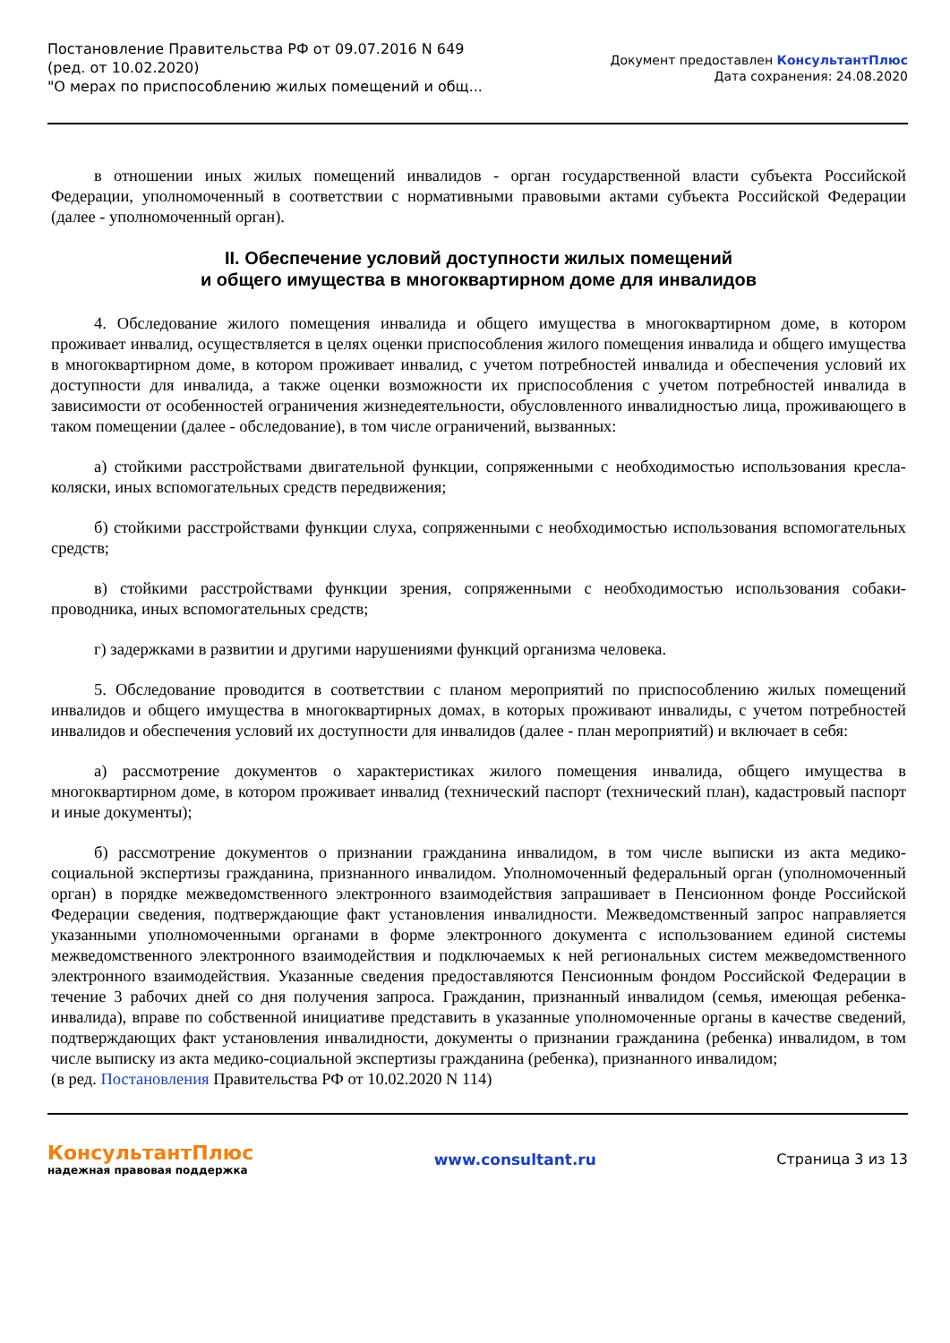Постановление Правительства РФ от 09.07.2016 N 649
(ред. от 10.02.2020)
"О мерах по приспособлению жилых помещений и общ...
Документ предоставлен КонсультантПлюс
Дата сохранения: 24.08.2020
в отношении иных жилых помещений инвалидов - орган государственной власти субъекта Российской Федерации, уполномоченный в соответствии с нормативными правовыми актами субъекта Российской Федерации (далее - уполномоченный орган).
II. Обеспечение условий доступности жилых помещений
и общего имущества в многоквартирном доме для инвалидов
4. Обследование жилого помещения инвалида и общего имущества в многоквартирном доме, в котором проживает инвалид, осуществляется в целях оценки приспособления жилого помещения инвалида и общего имущества в многоквартирном доме, в котором проживает инвалид, с учетом потребностей инвалида и обеспечения условий их доступности для инвалида, а также оценки возможности их приспособления с учетом потребностей инвалида в зависимости от особенностей ограничения жизнедеятельности, обусловленного инвалидностью лица, проживающего в таком помещении (далее - обследование), в том числе ограничений, вызванных:
а) стойкими расстройствами двигательной функции, сопряженными с необходимостью использования кресла-коляски, иных вспомогательных средств передвижения;
б) стойкими расстройствами функции слуха, сопряженными с необходимостью использования вспомогательных средств;
в) стойкими расстройствами функции зрения, сопряженными с необходимостью использования собаки-проводника, иных вспомогательных средств;
г) задержками в развитии и другими нарушениями функций организма человека.
5. Обследование проводится в соответствии с планом мероприятий по приспособлению жилых помещений инвалидов и общего имущества в многоквартирных домах, в которых проживают инвалиды, с учетом потребностей инвалидов и обеспечения условий их доступности для инвалидов (далее - план мероприятий) и включает в себя:
а) рассмотрение документов о характеристиках жилого помещения инвалида, общего имущества в многоквартирном доме, в котором проживает инвалид (технический паспорт (технический план), кадастровый паспорт и иные документы);
б) рассмотрение документов о признании гражданина инвалидом, в том числе выписки из акта медико-социальной экспертизы гражданина, признанного инвалидом. Уполномоченный федеральный орган (уполномоченный орган) в порядке межведомственного электронного взаимодействия запрашивает в Пенсионном фонде Российской Федерации сведения, подтверждающие факт установления инвалидности. Межведомственный запрос направляется указанными уполномоченными органами в форме электронного документа с использованием единой системы межведомственного электронного взаимодействия и подключаемых к ней региональных систем межведомственного электронного взаимодействия. Указанные сведения предоставляются Пенсионным фондом Российской Федерации в течение 3 рабочих дней со дня получения запроса. Гражданин, признанный инвалидом (семья, имеющая ребенка-инвалида), вправе по собственной инициативе представить в указанные уполномоченные органы в качестве сведений, подтверждающих факт установления инвалидности, документы о признании гражданина (ребенка) инвалидом, в том числе выписку из акта медико-социальной экспертизы гражданина (ребенка), признанного инвалидом;
(в ред. Постановления Правительства РФ от 10.02.2020 N 114)
КонсультантПлюс
надежная правовая поддержка
www.consultant.ru Страница 3 из 13